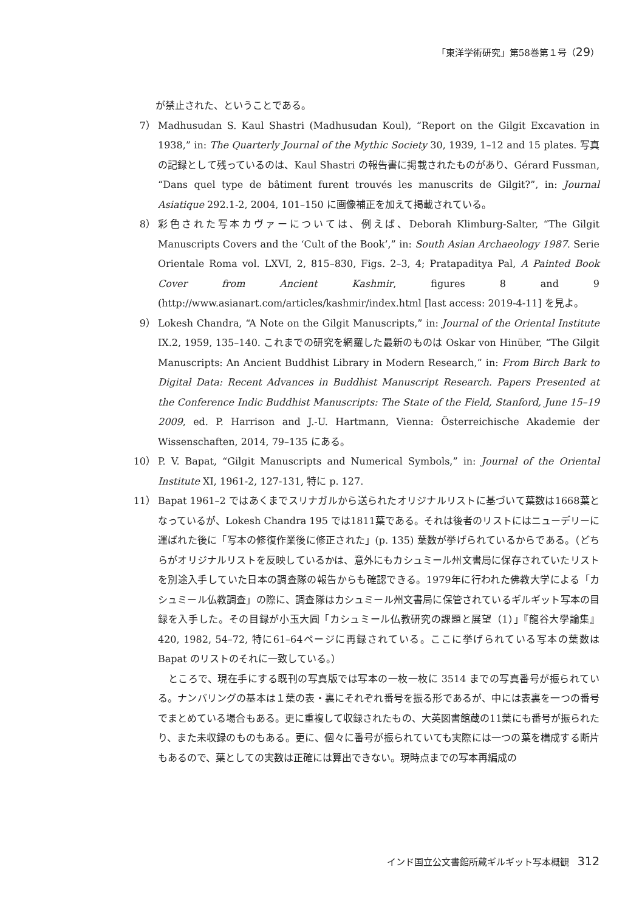「東洋学術研究」第58巻第１号（29）
が禁止された、ということである。
7） Madhusudan S. Kaul Shastri (Madhusudan Koul), “Report on the Gilgit Excavation in 1938,” in: The Quarterly Journal of the Mythic Society 30, 1939, 1–12 and 15 plates. 写真の記録として残っているのは、Kaul Shastri の報告書に掲載されたものがあり、Gérard Fussman, “Dans quel type de bâtiment furent trouvés les manuscrits de Gilgit?”, in: Journal Asiatique 292.1-2, 2004, 101–150 に画像補正を加えて掲載されている。
8） 彩色された写本カヴァーについては、例えば、Deborah Klimburg-Salter, “The Gilgit Manuscripts Covers and the ‘Cult of the Book’,” in: South Asian Archaeology 1987. Serie Orientale Roma vol. LXVI, 2, 815–830, Figs. 2–3, 4; Pratapaditya Pal, A Painted Book Cover from Ancient Kashmir, figures 8 and 9 (http://www.asianart.com/articles/kashmir/index.html [last access: 2019-4-11] を見よ。
9） Lokesh Chandra, “A Note on the Gilgit Manuscripts,” in: Journal of the Oriental Institute IX.2, 1959, 135–140. これまでの研究を網羅した最新のものは Oskar von Hinüber, “The Gilgit Manuscripts: An Ancient Buddhist Library in Modern Research,” in: From Birch Bark to Digital Data: Recent Advances in Buddhist Manuscript Research. Papers Presented at the Conference Indic Buddhist Manuscripts: The State of the Field, Stanford, June 15–19 2009, ed. P. Harrison and J.-U. Hartmann, Vienna: Österreichische Akademie der Wissenschaften, 2014, 79–135 にある。
10） P. V. Bapat, “Gilgit Manuscripts and Numerical Symbols,” in: Journal of the Oriental Institute XI, 1961-2, 127-131, 特に p. 127.
11） Bapat 1961–2 ではあくまでスリナガルから送られたオリジナルリストに基づいて葉数は1668葉となっているが、Lokesh Chandra 195 では1811葉である。それは後者のリストにはニューデリーに運ばれた後に「写本の修復作業後に修正された」(p. 135) 葉数が挙げられているからである。（どちらがオリジナルリストを反映しているかは、意外にもカシュミール州文書局に保存されていたリストを別途入手していた日本の調査隊の報告からも確認できる。1979年に行われた佛教大学による「カシュミール仏教調査」の際に、調査隊はカシュミール州文書局に保管されているギルギット写本の目録を入手した。その目録が小玉大圓「カシュミール仏教研究の課題と展望（1）」『龍谷大學論集』420, 1982, 54–72, 特に61–64ページに再録されている。ここに挙げられている写本の葉数は Bapat のリストのそれに一致している。）
　ところで、現在手にする既刊の写真版では写本の一枚一枚に 3514 までの写真番号が振られている。ナンバリングの基本は１葉の表・裏にそれぞれ番号を振る形であるが、中には表裏を一つの番号でまとめている場合もある。更に重複して収録されたもの、大英図書館蔵の11葉にも番号が振られたり、また未収録のものもある。更に、個々に番号が振られていても実際には一つの葉を構成する断片もあるので、葉としての実数は正確には算出できない。現時点までの写本再編成の
インド国立公文書館所蔵ギルギット写本概観 312